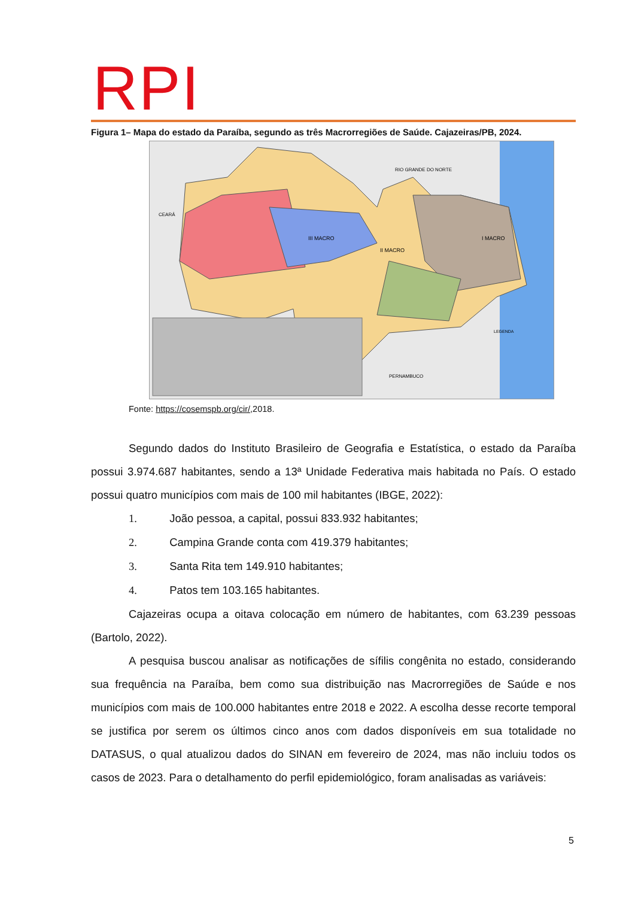RPI
Figura 1– Mapa do estado da Paraíba, segundo as três Macrorregiões de Saúde. Cajazeiras/PB, 2024.
III MACRO
II MACRO
I MACRO
RIO GRANDE DO NORTE
CEARÁ
PERNAMBUCO
LEGENDA
Fonte: https://cosemspb.org/cir/,2018.
Segundo dados do Instituto Brasileiro de Geografia e Estatística, o estado da Paraíba possui 3.974.687 habitantes, sendo a 13ª Unidade Federativa mais habitada no País. O estado possui quatro municípios com mais de 100 mil habitantes (IBGE, 2022):
1. João pessoa, a capital, possui 833.932 habitantes;
2. Campina Grande conta com 419.379 habitantes;
3. Santa Rita tem 149.910 habitantes;
4. Patos tem 103.165 habitantes.
Cajazeiras ocupa a oitava colocação em número de habitantes, com 63.239 pessoas (Bartolo, 2022).
A pesquisa buscou analisar as notificações de sífilis congênita no estado, considerando sua frequência na Paraíba, bem como sua distribuição nas Macrorregiões de Saúde e nos municípios com mais de 100.000 habitantes entre 2018 e 2022. A escolha desse recorte temporal se justifica por serem os últimos cinco anos com dados disponíveis em sua totalidade no DATASUS, o qual atualizou dados do SINAN em fevereiro de 2024, mas não incluiu todos os casos de 2023. Para o detalhamento do perfil epidemiológico, foram analisadas as variáveis:
5